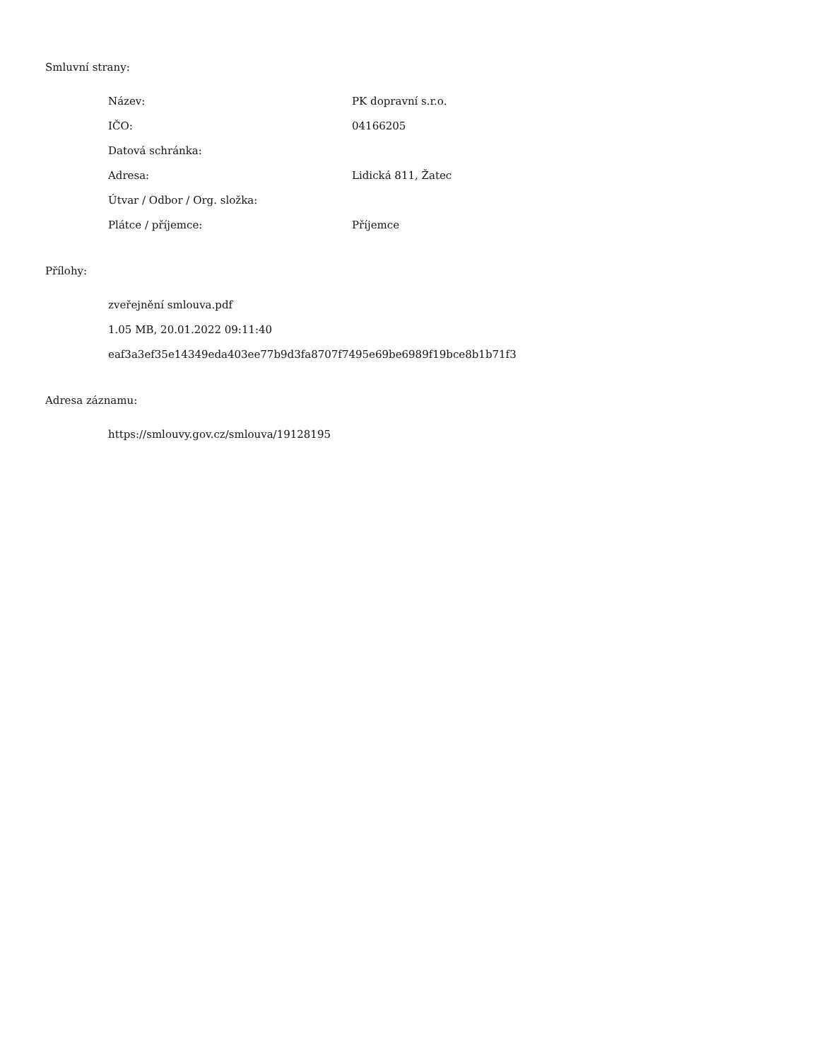Smluvní strany:
| Název: | PK dopravní s.r.o. |
| IČO: | 04166205 |
| Datová schránka: | |
| Adresa: | Lidická 811, Žatec |
| Útvar / Odbor / Org. složka: | |
| Plátce / příjemce: | Příjemce |
Přílohy:
zveřejnění smlouva.pdf
1.05 MB, 20.01.2022 09:11:40
eaf3a3ef35e14349eda403ee77b9d3fa8707f7495e69be6989f19bce8b1b71f3
Adresa záznamu:
https://smlouvy.gov.cz/smlouva/19128195